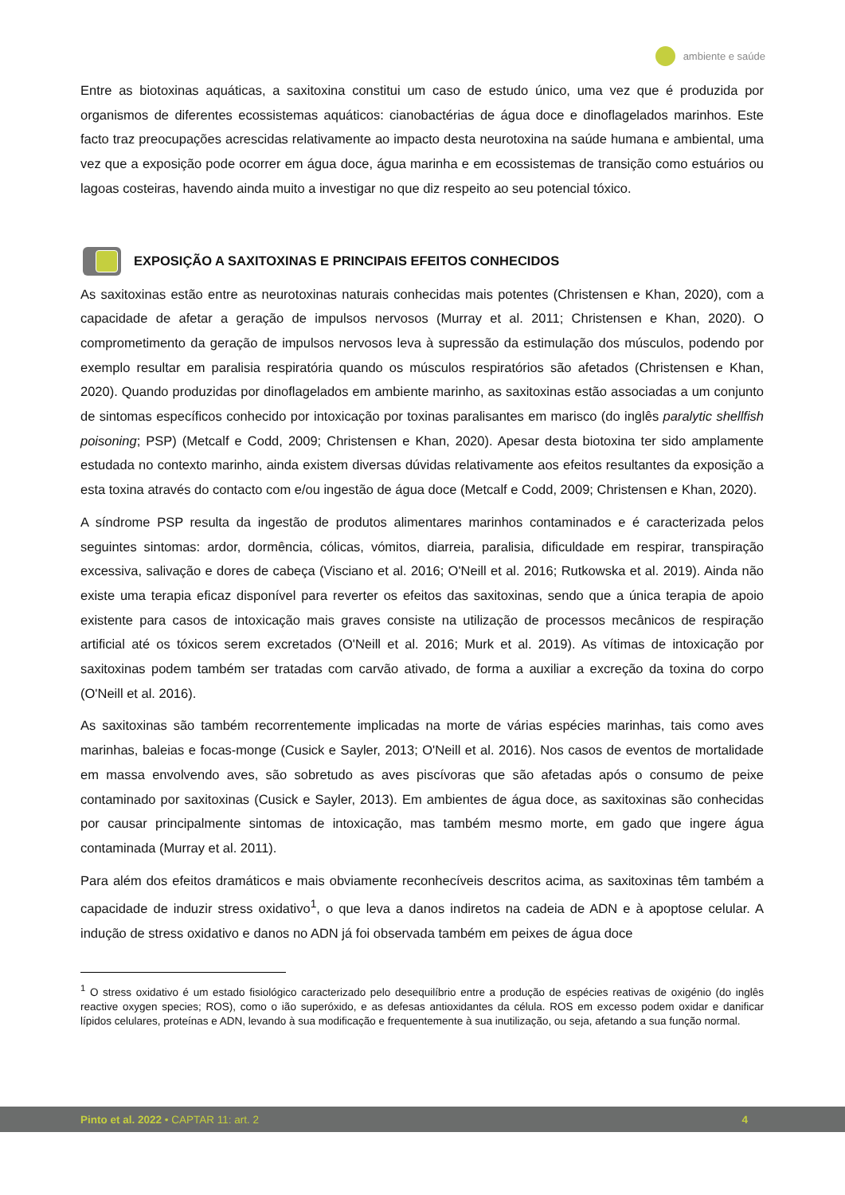ambiente e saúde
Entre as biotoxinas aquáticas, a saxitoxina constitui um caso de estudo único, uma vez que é produzida por organismos de diferentes ecossistemas aquáticos: cianobactérias de água doce e dinoflagelados marinhos. Este facto traz preocupações acrescidas relativamente ao impacto desta neurotoxina na saúde humana e ambiental, uma vez que a exposição pode ocorrer em água doce, água marinha e em ecossistemas de transição como estuários ou lagoas costeiras, havendo ainda muito a investigar no que diz respeito ao seu potencial tóxico.
EXPOSIÇÃO A SAXITOXINAS E PRINCIPAIS EFEITOS CONHECIDOS
As saxitoxinas estão entre as neurotoxinas naturais conhecidas mais potentes (Christensen e Khan, 2020), com a capacidade de afetar a geração de impulsos nervosos (Murray et al. 2011; Christensen e Khan, 2020). O comprometimento da geração de impulsos nervosos leva à supressão da estimulação dos músculos, podendo por exemplo resultar em paralisia respiratória quando os músculos respiratórios são afetados (Christensen e Khan, 2020). Quando produzidas por dinoflagelados em ambiente marinho, as saxitoxinas estão associadas a um conjunto de sintomas específicos conhecido por intoxicação por toxinas paralisantes em marisco (do inglês paralytic shellfish poisoning; PSP) (Metcalf e Codd, 2009; Christensen e Khan, 2020). Apesar desta biotoxina ter sido amplamente estudada no contexto marinho, ainda existem diversas dúvidas relativamente aos efeitos resultantes da exposição a esta toxina através do contacto com e/ou ingestão de água doce (Metcalf e Codd, 2009; Christensen e Khan, 2020).
A síndrome PSP resulta da ingestão de produtos alimentares marinhos contaminados e é caracterizada pelos seguintes sintomas: ardor, dormência, cólicas, vómitos, diarreia, paralisia, dificuldade em respirar, transpiração excessiva, salivação e dores de cabeça (Visciano et al. 2016; O'Neill et al. 2016; Rutkowska et al. 2019). Ainda não existe uma terapia eficaz disponível para reverter os efeitos das saxitoxinas, sendo que a única terapia de apoio existente para casos de intoxicação mais graves consiste na utilização de processos mecânicos de respiração artificial até os tóxicos serem excretados (O'Neill et al. 2016; Murk et al. 2019). As vítimas de intoxicação por saxitoxinas podem também ser tratadas com carvão ativado, de forma a auxiliar a excreção da toxina do corpo (O'Neill et al. 2016).
As saxitoxinas são também recorrentemente implicadas na morte de várias espécies marinhas, tais como aves marinhas, baleias e focas-monge (Cusick e Sayler, 2013; O'Neill et al. 2016). Nos casos de eventos de mortalidade em massa envolvendo aves, são sobretudo as aves piscívoras que são afetadas após o consumo de peixe contaminado por saxitoxinas (Cusick e Sayler, 2013). Em ambientes de água doce, as saxitoxinas são conhecidas por causar principalmente sintomas de intoxicação, mas também mesmo morte, em gado que ingere água contaminada (Murray et al. 2011).
Para além dos efeitos dramáticos e mais obviamente reconhecíveis descritos acima, as saxitoxinas têm também a capacidade de induzir stress oxidativo<sup>1</sup>, o que leva a danos indiretos na cadeia de ADN e à apoptose celular. A indução de stress oxidativo e danos no ADN já foi observada também em peixes de água doce
<sup>1</sup> O stress oxidativo é um estado fisiológico caracterizado pelo desequilíbrio entre a produção de espécies reativas de oxigénio (do inglês reactive oxygen species; ROS), como o ião superóxido, e as defesas antioxidantes da célula. ROS em excesso podem oxidar e danificar lípidos celulares, proteínas e ADN, levando à sua modificação e frequentemente à sua inutilização, ou seja, afetando a sua função normal.
Pinto et al. 2022 • CAPTAR 11: art. 2 4